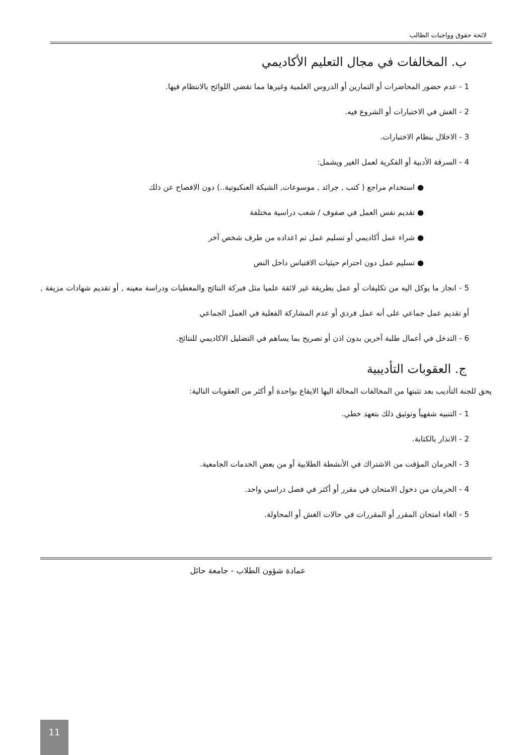لائحة حقوق وواجبات الطالب
ب. المخالفات في مجال التعليم الأكاديمي
1 - عدم حضور المحاضرات أو التمارين أو الدروس العلمية وغيرها مما تقضي اللوائح بالانتظام فيها.
2 - الغش في الاختبارات أو الشروع فيه.
3 - الاخلال بنظام الاختبارات.
4 - السرقة الأدبية أو الفكرية لعمل الغير ويشمل:
● استخدام مراجع ( كتب , جرائد , موسوعات, الشبكة العنكبوتية..) دون الافصاح عن ذلك
● تقديم نفس العمل في صفوف / شعب دراسية مختلفة
● شراء عمل أكاديمي أو تسليم عمل تم اعداده من طرف شخص آخر
● تسليم عمل دون احترام حيثيات الاقتباس داخل النص
5 - انجاز ما يوكل اليه من تكليفات أو عمل بطريقة غير لائقة علميا مثل فبركة النتائج والمعطيات ودراسة معينه , أو تقديم شهادات مزيفة , أو تقديم عمل جماعي على أنه عمل فردي أو عدم المشاركة الفعلية في العمل الجماعي
6 - التدخل في أعمال طلبة آخرين بدون اذن أو تصريح بما يساهم في التضليل الاكاديمي للنتائج.
ج. العقوبات التأديبية
يحق للجنة التأديب بعد تثبتها من المخالفات المحالة اليها الايقاع بواحدة أو أكثر من العقوبات التالية:
1 - التنبيه شفهياً وتوثيق ذلك بتعهد خطي.
2 - الانذار بالكتابة.
3 - الحرمان المؤقت من الاشتراك في الأنشطة الطلابية أو من بعض الخدمات الجامعية.
4 - الحرمان من دخول الامتحان في مقرر أو أكثر في فصل دراسي واحد.
5 - الغاء امتحان المقرر أو المقررات في حالات الغش أو المحاولة.
عمادة شؤون الطلاب - جامعة حائل
11